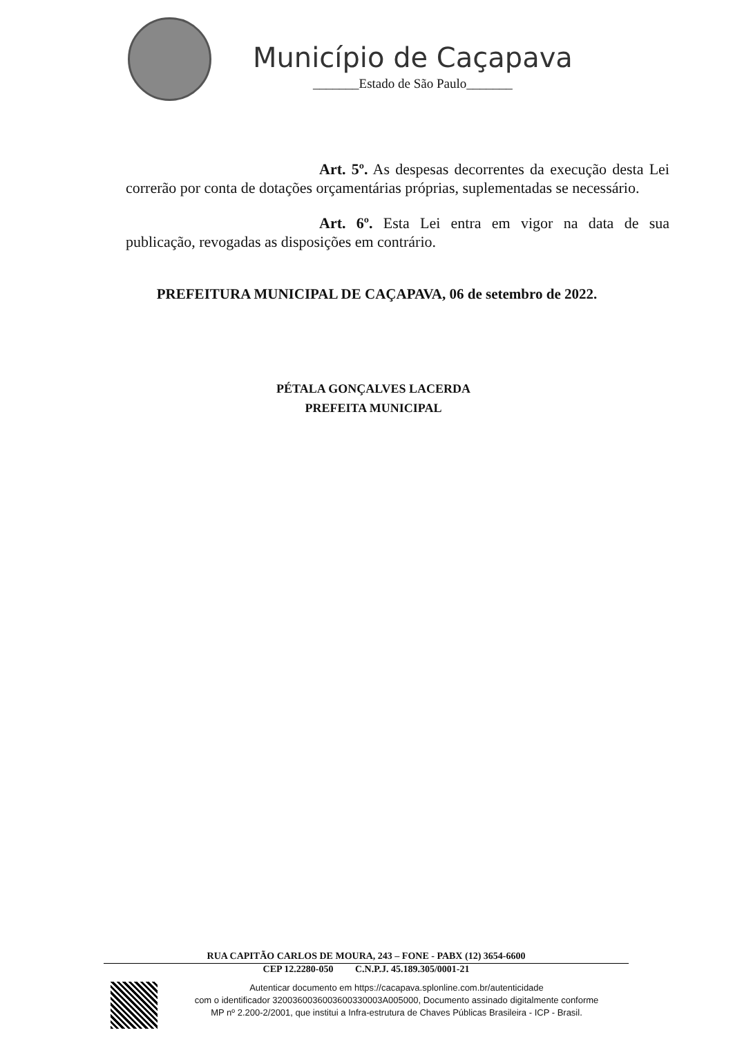Município de Caçapava
_______Estado de São Paulo_______
Art. 5º. As despesas decorrentes da execução desta Lei correrão por conta de dotações orçamentárias próprias, suplementadas se necessário.
Art. 6º. Esta Lei entra em vigor na data de sua publicação, revogadas as disposições em contrário.
PREFEITURA MUNICIPAL DE CAÇAPAVA, 06 de setembro de 2022.
PÉTALA GONÇALVES LACERDA
PREFEITA MUNICIPAL
RUA CAPITÃO CARLOS DE MOURA, 243 – FONE - PABX (12) 3654-6600
CEP 12.2280-050 C.N.P.J. 45.189.305/0001-21
Autenticar documento em https://cacapava.splonline.com.br/autenticidade
com o identificador 3200360036003600330003A005000, Documento assinado digitalmente conforme
MP nº 2.200-2/2001, que institui a Infra-estrutura de Chaves Públicas Brasileira - ICP - Brasil.